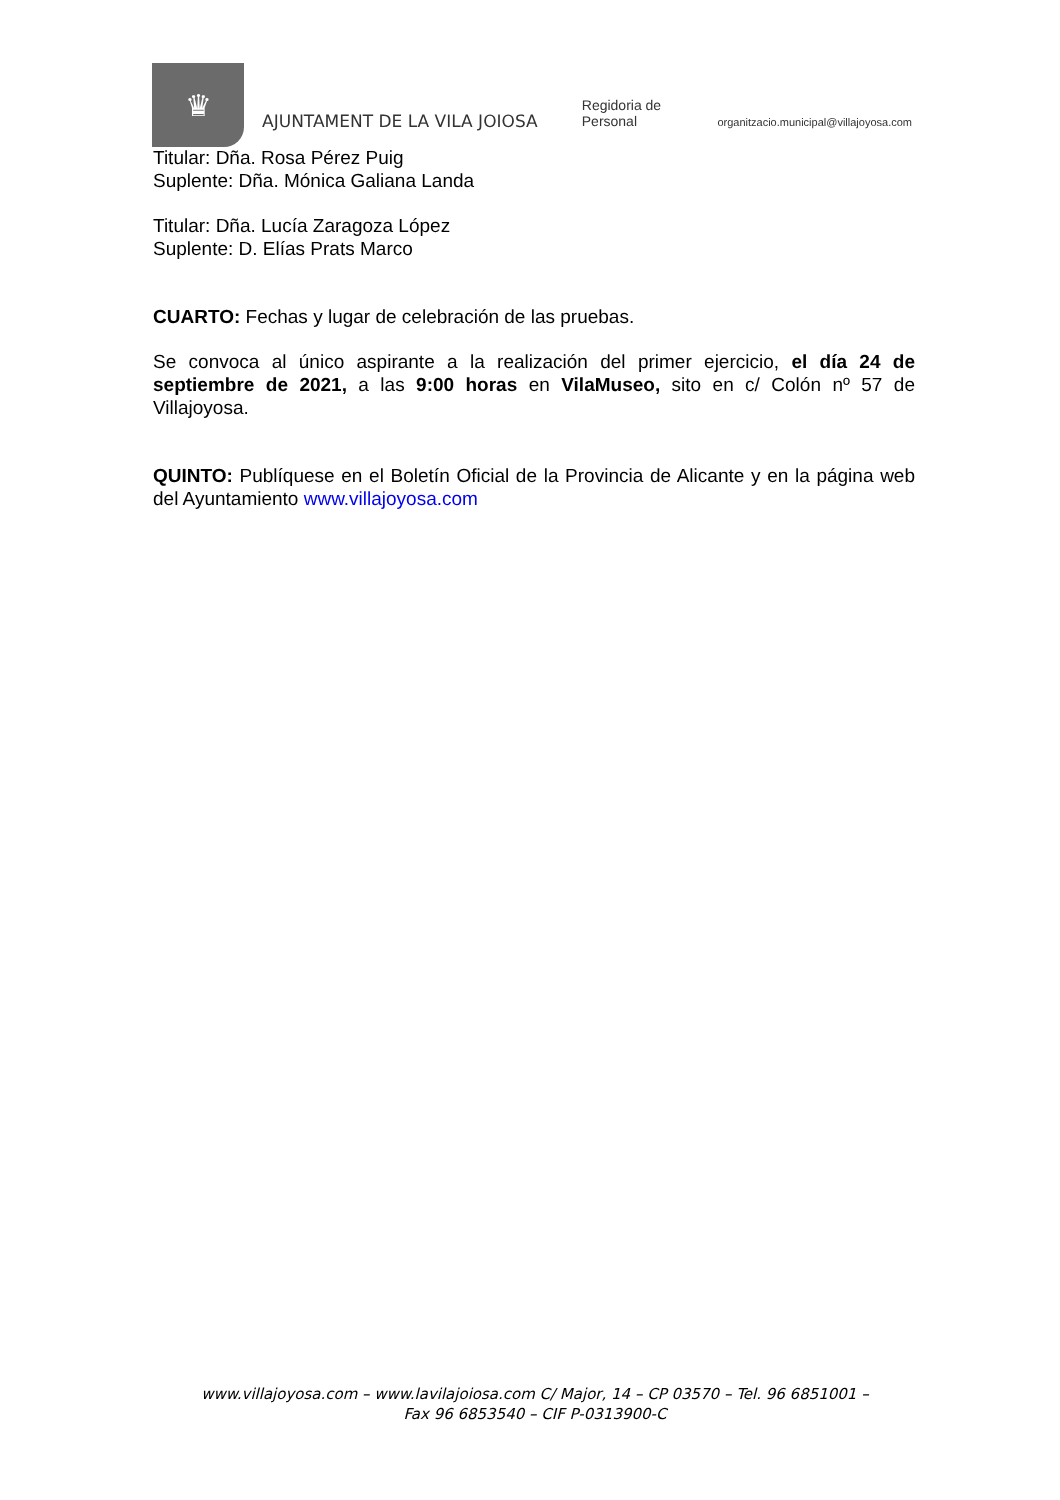♛
AJUNTAMENT DE LA VILA JOIOSA
Regidoria de Personal
organitzacio.municipal@villajoyosa.com
Titular: Dña. Rosa Pérez Puig
Suplente: Dña. Mónica Galiana Landa
Titular: Dña. Lucía Zaragoza López
Suplente: D. Elías Prats Marco
CUARTO: Fechas y lugar de celebración de las pruebas.
Se convoca al único aspirante a la realización del primer ejercicio, el día 24 de septiembre de 2021, a las 9:00 horas en VilaMuseo, sito en c/ Colón nº 57 de Villajoyosa.
QUINTO: Publíquese en el Boletín Oficial de la Provincia de Alicante y en la página web del Ayuntamiento www.villajoyosa.com
www.villajoyosa.com – www.lavilajoiosa.com C/ Major, 14 – CP 03570 – Tel. 96 6851001 –
Fax 96 6853540 – CIF P-0313900-C